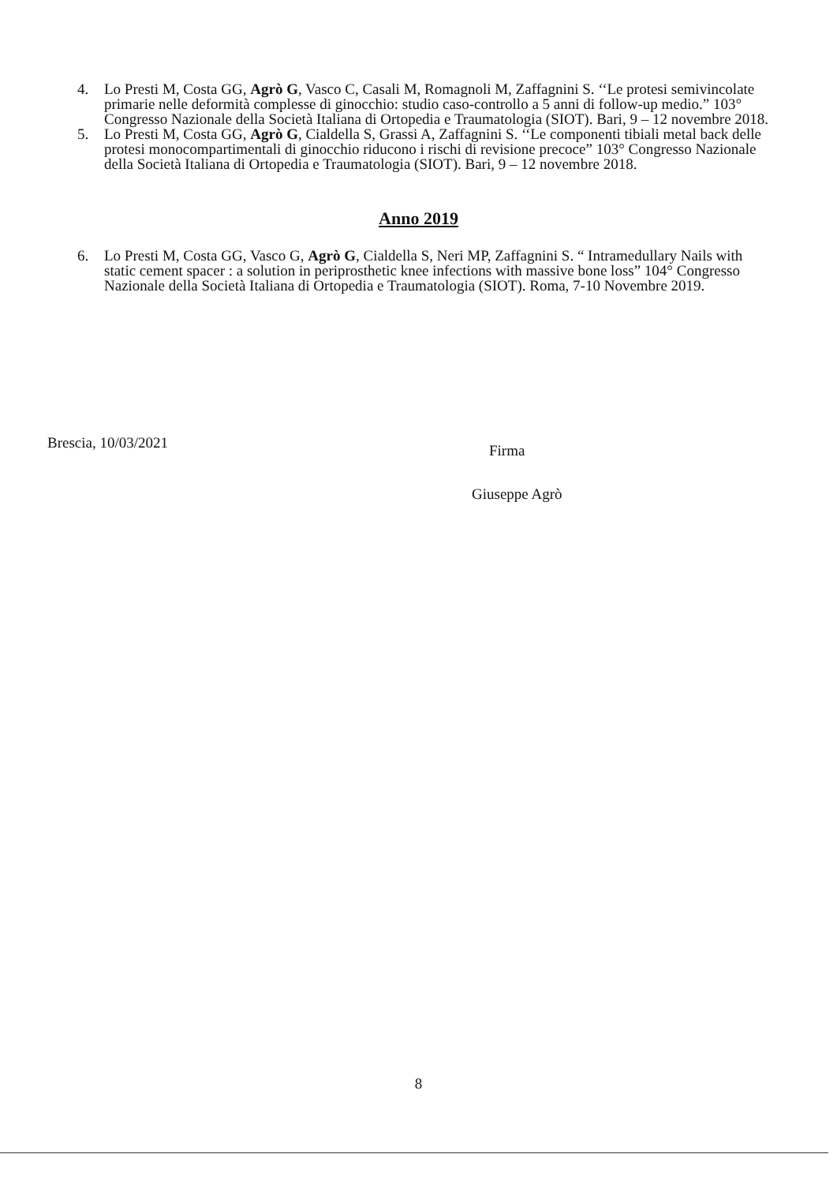4. Lo Presti M, Costa GG, Agrò G, Vasco C, Casali M, Romagnoli M, Zaffagnini S. ‘‘Le protesi semivincolate primarie nelle deformità complesse di ginocchio: studio caso-controllo a 5 anni di follow-up medio.” 103° Congresso Nazionale della Società Italiana di Ortopedia e Traumatologia (SIOT). Bari, 9 – 12 novembre 2018.
5. Lo Presti M, Costa GG, Agrò G, Cialdella S, Grassi A, Zaffagnini S. ‘‘Le componenti tibiali metal back delle protesi monocompartimentali di ginocchio riducono i rischi di revisione precoce” 103° Congresso Nazionale della Società Italiana di Ortopedia e Traumatologia (SIOT). Bari, 9 – 12 novembre 2018.
Anno 2019
6. Lo Presti M, Costa GG, Vasco G, Agrò G, Cialdella S, Neri MP, Zaffagnini S. “ Intramedullary Nails with static cement spacer : a solution in periprosthetic knee infections with massive bone loss” 104° Congresso Nazionale della Società Italiana di Ortopedia e Traumatologia (SIOT). Roma, 7-10 Novembre 2019.
Brescia, 10/03/2021 Firma
Giuseppe Agrò
8